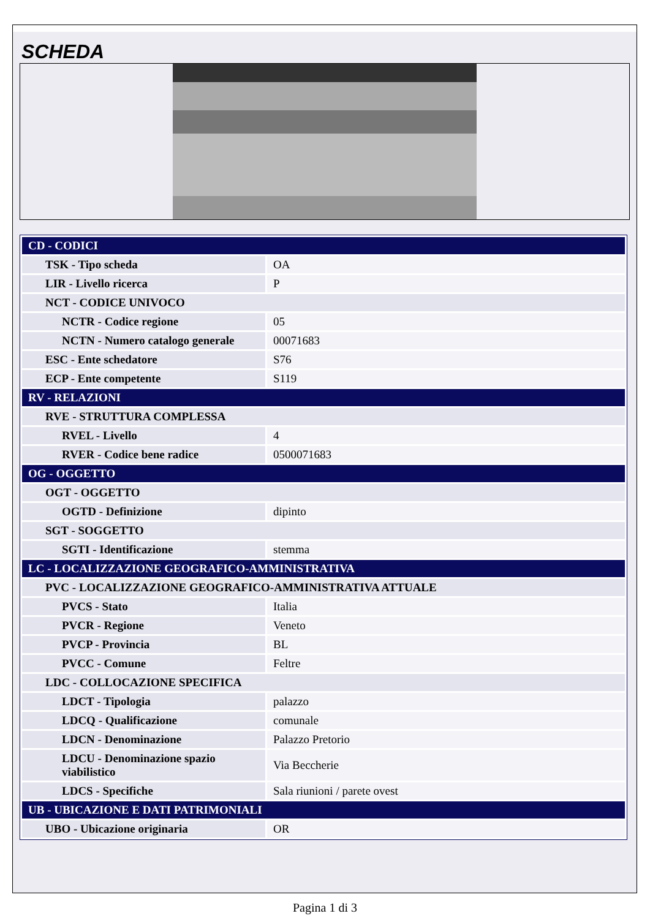SCHEDA
| CD - CODICI | |
| TSK - Tipo scheda | OA |
| LIR - Livello ricerca | P |
| NCT - CODICE UNIVOCO | |
| NCTR - Codice regione | 05 |
| NCTN - Numero catalogo generale | 00071683 |
| ESC - Ente schedatore | S76 |
| ECP - Ente competente | S119 |
| RV - RELAZIONI | |
| RVE - STRUTTURA COMPLESSA | |
| RVEL - Livello | 4 |
| RVER - Codice bene radice | 0500071683 |
| OG - OGGETTO | |
| OGT - OGGETTO | |
| OGTD - Definizione | dipinto |
| SGT - SOGGETTO | |
| SGTI - Identificazione | stemma |
| LC - LOCALIZZAZIONE GEOGRAFICO-AMMINISTRATIVA | |
| PVC - LOCALIZZAZIONE GEOGRAFICO-AMMINISTRATIVA ATTUALE | |
| PVCS - Stato | Italia |
| PVCR - Regione | Veneto |
| PVCP - Provincia | BL |
| PVCC - Comune | Feltre |
| LDC - COLLOCAZIONE SPECIFICA | |
| LDCT - Tipologia | palazzo |
| LDCQ - Qualificazione | comunale |
| LDCN - Denominazione | Palazzo Pretorio |
| LDCU - Denominazione spazio viabilistico | Via Beccherie |
| LDCS - Specifiche | Sala riunioni / parete ovest |
| UB - UBICAZIONE E DATI PATRIMONIALI | |
| UBO - Ubicazione originaria | OR |
Pagina 1 di 3